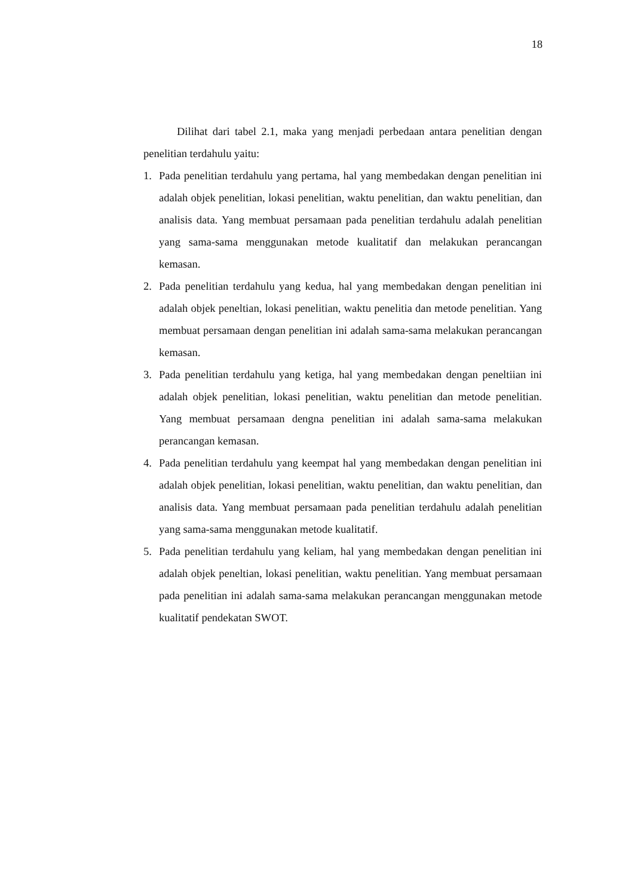18
Dilihat dari tabel 2.1, maka yang menjadi perbedaan antara penelitian dengan penelitian terdahulu yaitu:
1. Pada penelitian terdahulu yang pertama, hal yang membedakan dengan penelitian ini adalah objek penelitian, lokasi penelitian, waktu penelitian, dan waktu penelitian, dan analisis data. Yang membuat persamaan pada penelitian terdahulu adalah penelitian yang sama-sama menggunakan metode kualitatif dan melakukan perancangan kemasan.
2. Pada penelitian terdahulu yang kedua, hal yang membedakan dengan penelitian ini adalah objek peneltian, lokasi penelitian, waktu penelitia dan metode penelitian. Yang membuat persamaan dengan penelitian ini adalah sama-sama melakukan perancangan kemasan.
3. Pada penelitian terdahulu yang ketiga, hal yang membedakan dengan peneltiian ini adalah objek penelitian, lokasi penelitian, waktu penelitian dan metode penelitian. Yang membuat persamaan dengna penelitian ini adalah sama-sama melakukan perancangan kemasan.
4. Pada penelitian terdahulu yang keempat hal yang membedakan dengan penelitian ini adalah objek penelitian, lokasi penelitian, waktu penelitian, dan waktu penelitian, dan analisis data. Yang membuat persamaan pada penelitian terdahulu adalah penelitian yang sama-sama menggunakan metode kualitatif.
5. Pada penelitian terdahulu yang keliam, hal yang membedakan dengan penelitian ini adalah objek peneltian, lokasi penelitian, waktu penelitian. Yang membuat persamaan pada penelitian ini adalah sama-sama melakukan perancangan menggunakan metode kualitatif pendekatan SWOT.